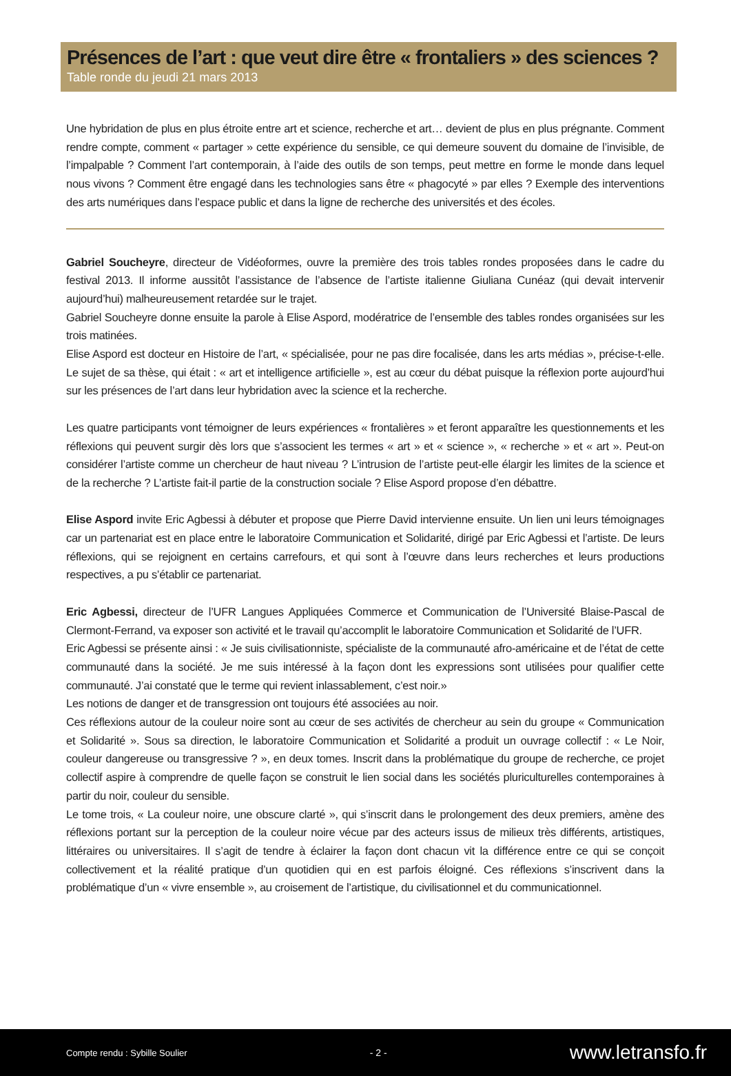Présences de l’art : que veut dire être « frontaliers » des sciences ?
Table ronde du jeudi 21 mars 2013
Une hybridation de plus en plus étroite entre art et science, recherche et art… devient de plus en plus prégnante. Comment rendre compte, comment « partager » cette expérience du sensible, ce qui demeure souvent du domaine de l’invisible, de l’impalpable ? Comment l’art contemporain, à l’aide des outils de son temps, peut mettre en forme le monde dans lequel nous vivons ? Comment être engagé dans les technologies sans être « phagocyté » par elles ? Exemple des interventions des arts numériques dans l’espace public et dans la ligne de recherche des universités et des écoles.
Gabriel Soucheyre, directeur de Vidéoformes, ouvre la première des trois tables rondes proposées dans le cadre du festival 2013. Il informe aussitôt l’assistance de l’absence de l’artiste italienne Giuliana Cunéaz (qui devait intervenir aujourd’hui) malheureusement retardée sur le trajet.
Gabriel Soucheyre donne ensuite la parole à Elise Aspord, modératrice de l’ensemble des tables rondes organisées sur les trois matinées.
Elise Aspord est docteur en Histoire de l’art, « spécialisée, pour ne pas dire focalisée, dans les arts médias », précise-t-elle. Le sujet de sa thèse, qui était : « art et intelligence artificielle », est au cœur du débat puisque la réflexion porte aujourd’hui sur les présences de l’art dans leur hybridation avec la science et la recherche.
Les quatre participants vont témoigner de leurs expériences « frontalières » et feront apparaître les questionnements et les réflexions qui peuvent surgir dès lors que s’associent les termes « art » et « science », « recherche » et « art ». Peut-on considérer l’artiste comme un chercheur de haut niveau ? L’intrusion de l’artiste peut-elle élargir les limites de la science et de la recherche ? L’artiste fait-il partie de la construction sociale ? Elise Aspord propose d’en débattre.
Elise Aspord invite Eric Agbessi à débuter et propose que Pierre David intervienne ensuite. Un lien uni leurs témoignages car un partenariat est en place entre le laboratoire Communication et Solidarité, dirigé par Eric Agbessi et l’artiste. De leurs réflexions, qui se rejoignent en certains carrefours, et qui sont à l’œuvre dans leurs recherches et leurs productions respectives, a pu s’établir ce partenariat.
Eric Agbessi, directeur de l’UFR Langues Appliquées Commerce et Communication de l’Université Blaise-Pascal de Clermont-Ferrand, va exposer son activité et le travail qu’accomplit le laboratoire Communication et Solidarité de l’UFR.
Eric Agbessi se présente ainsi : « Je suis civilisationniste, spécialiste de la communauté afro-américaine et de l’état de cette communauté dans la société. Je me suis intéressé à la façon dont les expressions sont utilisées pour qualifier cette communauté. J’ai constaté que le terme qui revient inlassablement, c’est noir.»
Les notions de danger et de transgression ont toujours été associées au noir.
Ces réflexions autour de la couleur noire sont au cœur de ses activités de chercheur au sein du groupe « Communication et Solidarité ». Sous sa direction, le laboratoire Communication et Solidarité a produit un ouvrage collectif : « Le Noir, couleur dangereuse ou transgressive ? », en deux tomes. Inscrit dans la problématique du groupe de recherche, ce projet collectif aspire à comprendre de quelle façon se construit le lien social dans les sociétés pluriculturelles contemporaines à partir du noir, couleur du sensible.
Le tome trois, « La couleur noire, une obscure clarté », qui s’inscrit dans le prolongement des deux premiers, amène des réflexions portant sur la perception de la couleur noire vécue par des acteurs issus de milieux très différents, artistiques, littéraires ou universitaires. Il s’agit de tendre à éclairer la façon dont chacun vit la différence entre ce qui se conçoit collectivement et la réalité pratique d’un quotidien qui en est parfois éloigné. Ces réflexions s’inscrivent dans la problématique d’un « vivre ensemble », au croisement de l’artistique, du civilisationnel et du communicationnel.
Compte rendu : Sybille Soulier - 2 - www.letransfo.fr